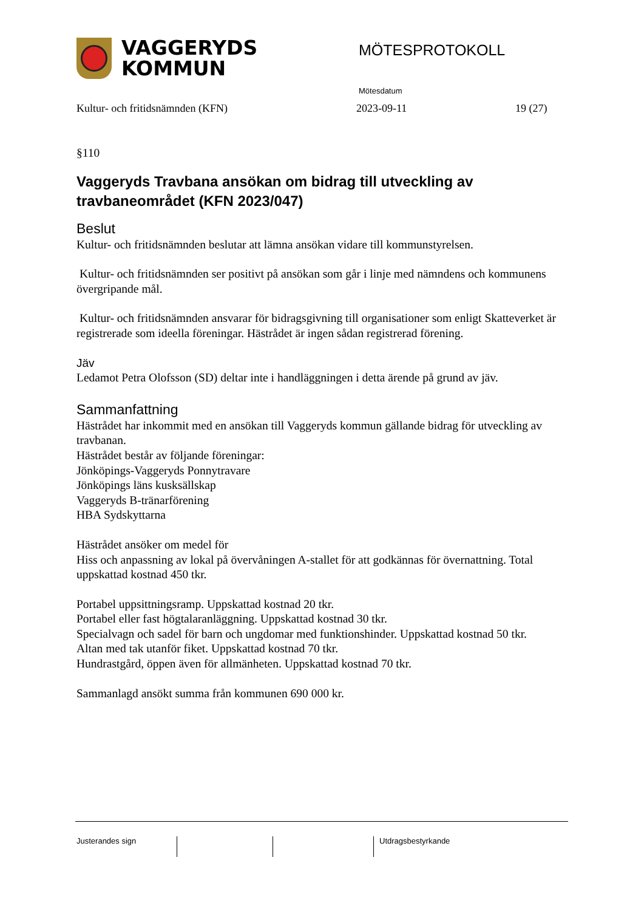VAGGERYDS
KOMMUN
MÖTESPROTOKOLL
Mötesdatum
Kultur- och fritidsnämnden (KFN) 2023-09-11 19 (27)
§110
Vaggeryds Travbana ansökan om bidrag till utveckling av travbaneområdet (KFN 2023/047)
Beslut
Kultur- och fritidsnämnden beslutar att lämna ansökan vidare till kommunstyrelsen.
Kultur- och fritidsnämnden ser positivt på ansökan som går i linje med nämndens och kommunens övergripande mål.
Kultur- och fritidsnämnden ansvarar för bidragsgivning till organisationer som enligt Skatteverket är registrerade som ideella föreningar. Hästrådet är ingen sådan registrerad förening.
Jäv
Ledamot Petra Olofsson (SD) deltar inte i handläggningen i detta ärende på grund av jäv.
Sammanfattning
Hästrådet har inkommit med en ansökan till Vaggeryds kommun gällande bidrag för utveckling av travbanan.
Hästrådet består av följande föreningar:
Jönköpings-Vaggeryds Ponnytravare
Jönköpings läns kusksällskap
Vaggeryds B-tränarförening
HBA Sydskyttarna
Hästrådet ansöker om medel för
Hiss och anpassning av lokal på övervåningen A-stallet för att godkännas för övernattning. Total uppskattad kostnad 450 tkr.
Portabel uppsittningsramp. Uppskattad kostnad 20 tkr.
Portabel eller fast högtalaranläggning. Uppskattad kostnad 30 tkr.
Specialvagn och sadel för barn och ungdomar med funktionshinder. Uppskattad kostnad 50 tkr.
Altan med tak utanför fiket. Uppskattad kostnad 70 tkr.
Hundrastgård, öppen även för allmänheten. Uppskattad kostnad 70 tkr.
Sammanlagd ansökt summa från kommunen 690 000 kr.
Justerandes sign Utdragsbestyrkande